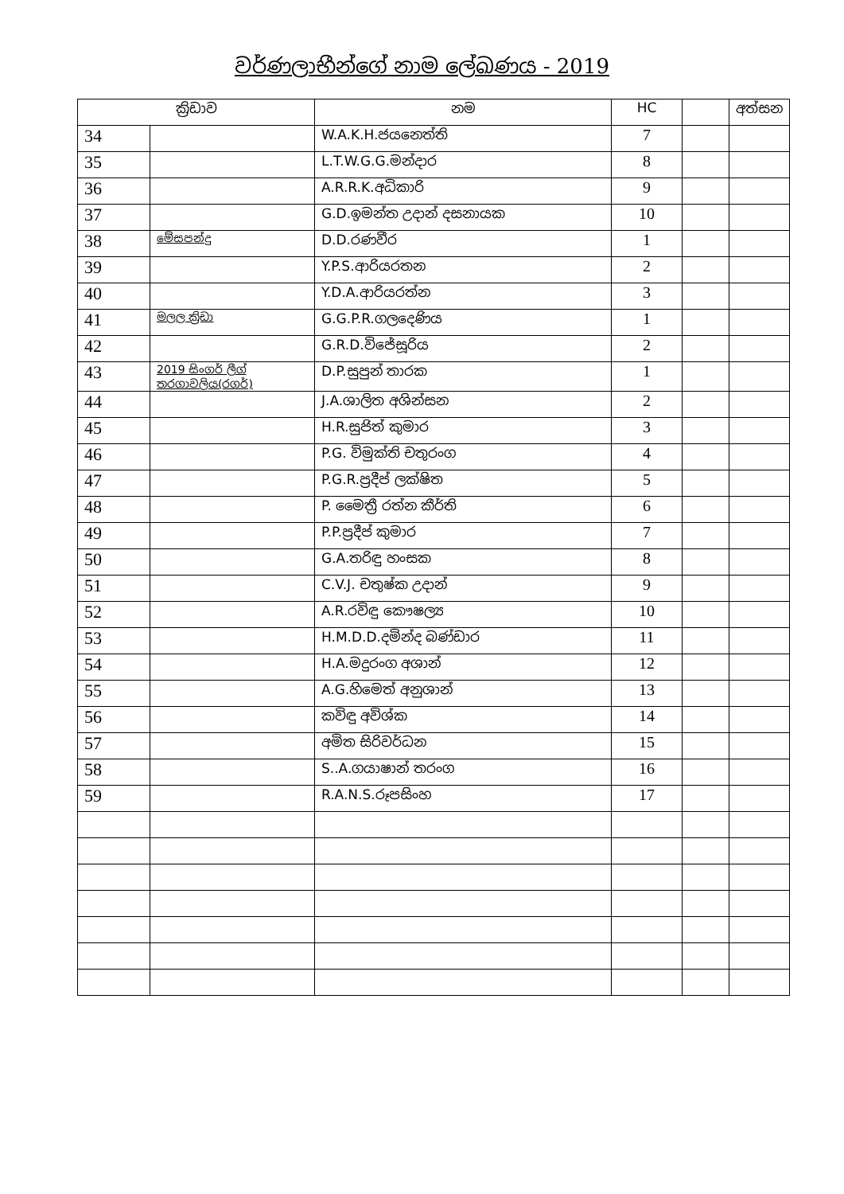වර්ණලාභීන්ගේ නාම ලේඛණය - 2019
| ක්‍රිඩාව | | නම | HC | | අත්සන |
| --- | --- | --- | --- | --- | --- |
| 34 | | W.A.K.H.ජයනෙත්ති | 7 | | |
| 35 | | L.T.W.G.G.මන්දාර | 8 | | |
| 36 | | A.R.R.K.අධිකාරි | 9 | | |
| 37 | | G.D.ඉමන්ත උදාන් දසනායක | 10 | | |
| 38 | මේසපන්දු | D.D.රණවීර | 1 | | |
| 39 | | Y.P.S.ආරියරතන | 2 | | |
| 40 | | Y.D.A.ආරියරත්න | 3 | | |
| 41 | මලල ක්‍රිඩා | G.G.P.R.ගලදෙණිය | 1 | | |
| 42 | | G.R.D.විජේසූරිය | 2 | | |
| 43 | 2019 සිංගර් ලීග් තරගාවලිය(රගර්) | D.P.සුපුන් තාරක | 1 | | |
| 44 | | J.A.ශාලිත අශින්සන | 2 | | |
| 45 | | H.R.සුජිත් කුමාර | 3 | | |
| 46 | | P.G. විමුක්ති චතුරංග | 4 | | |
| 47 | | P.G.R.ප්‍රදීප් ලක්ෂිත | 5 | | |
| 48 | | P. මෛත්‍රී රත්න කීර්ති | 6 | | |
| 49 | | P.P.ප්‍රදීප් කුමාර | 7 | | |
| 50 | | G.A.තරිඳු හංසක | 8 | | |
| 51 | | C.V.J. චතුෂ්ක උදාන් | 9 | | |
| 52 | | A.R.රවිඳු කෞෂල්‍ය | 10 | | |
| 53 | | H.M.D.D.දමින්ද බණ්ඩාර | 11 | | |
| 54 | | H.A.මදුරංග අශාන් | 12 | | |
| 55 | | A.G.හිමෙත් අනුශාන් | 13 | | |
| 56 | | කවිඳු අවිශ්ක | 14 | | |
| 57 | | අමිත සිරිවර්ධන | 15 | | |
| 58 | | S..A.ගයාෂාන් තරංග | 16 | | |
| 59 | | R.A.N.S.රූපසිංහ | 17 | | |